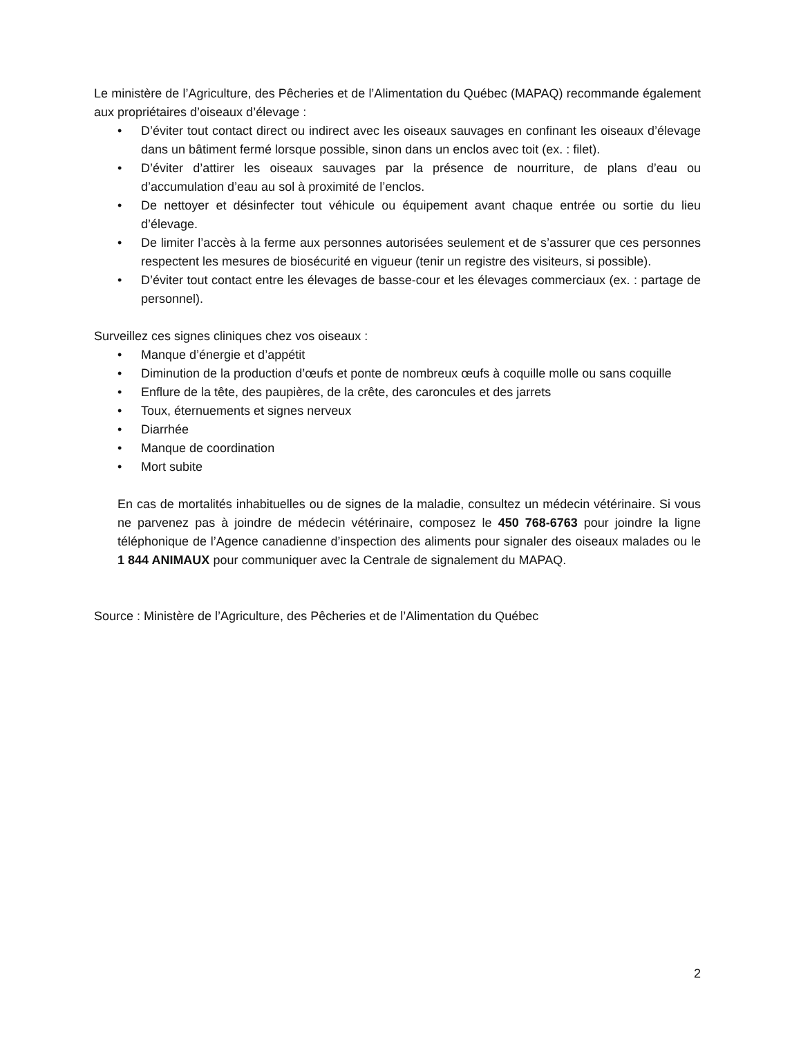Le ministère de l’Agriculture, des Pêcheries et de l’Alimentation du Québec (MAPAQ) recommande également aux propriétaires d’oiseaux d’élevage :
• D’éviter tout contact direct ou indirect avec les oiseaux sauvages en confinant les oiseaux d’élevage dans un bâtiment fermé lorsque possible, sinon dans un enclos avec toit (ex. : filet).
• D’éviter d’attirer les oiseaux sauvages par la présence de nourriture, de plans d’eau ou d’accumulation d’eau au sol à proximité de l’enclos.
• De nettoyer et désinfecter tout véhicule ou équipement avant chaque entrée ou sortie du lieu d’élevage.
• De limiter l’accès à la ferme aux personnes autorisées seulement et de s’assurer que ces personnes respectent les mesures de biosécurité en vigueur (tenir un registre des visiteurs, si possible).
• D’éviter tout contact entre les élevages de basse-cour et les élevages commerciaux (ex. : partage de personnel).
Surveillez ces signes cliniques chez vos oiseaux :
• Manque d’énergie et d’appétit
• Diminution de la production d’œufs et ponte de nombreux œufs à coquille molle ou sans coquille
• Enflure de la tête, des paupières, de la crête, des caroncules et des jarrets
• Toux, éternuements et signes nerveux
• Diarrhée
• Manque de coordination
• Mort subite
En cas de mortalités inhabituelles ou de signes de la maladie, consultez un médecin vétérinaire. Si vous ne parvenez pas à joindre de médecin vétérinaire, composez le 450 768-6763 pour joindre la ligne téléphonique de l’Agence canadienne d’inspection des aliments pour signaler des oiseaux malades ou le 1 844 ANIMAUX pour communiquer avec la Centrale de signalement du MAPAQ.
Source : Ministère de l’Agriculture, des Pêcheries et de l’Alimentation du Québec
2